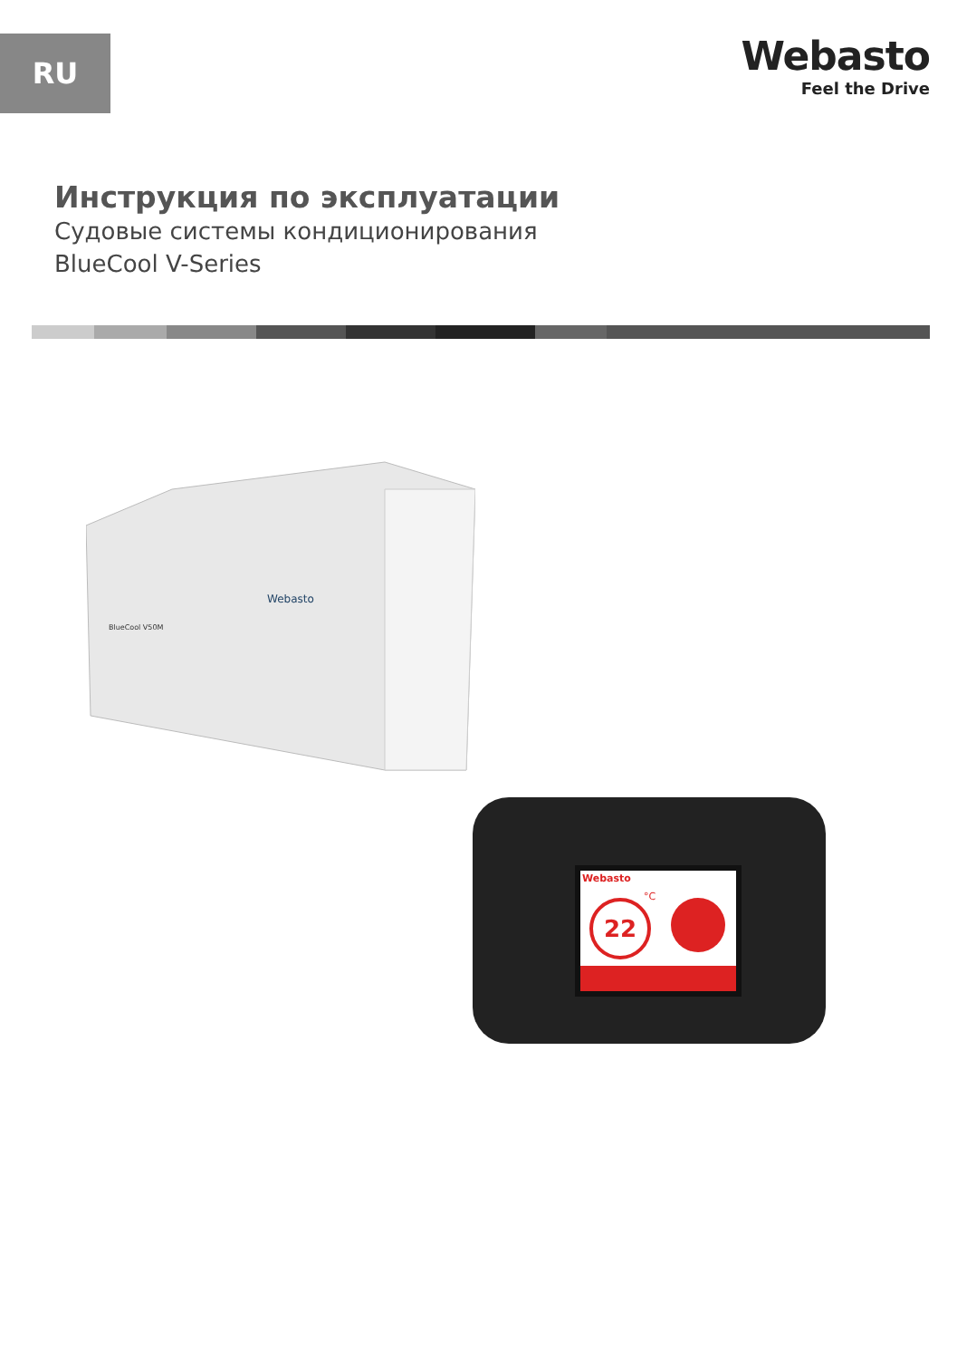RU
Webasto
Feel the Drive
Инструкция по эксплуатации
Судовые системы кондиционирования
BlueCool V-Series
Webasto
BlueCool V50M
Webasto
22
°C